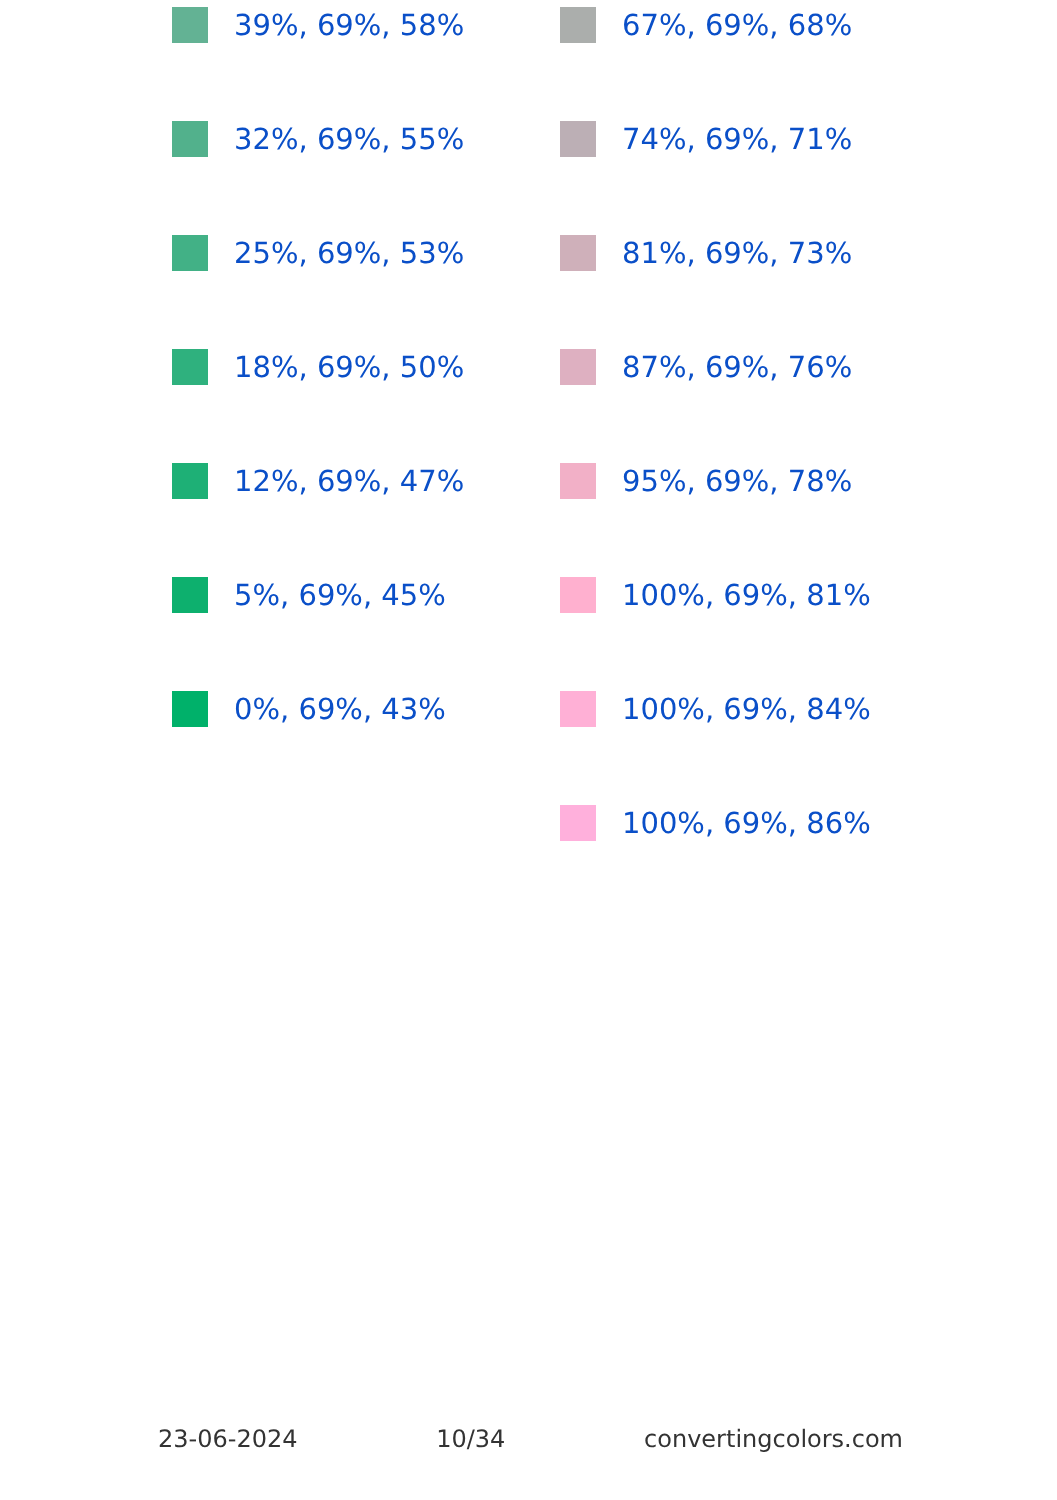39%, 69%, 58%
32%, 69%, 55%
25%, 69%, 53%
18%, 69%, 50%
12%, 69%, 47%
5%, 69%, 45%
0%, 69%, 43%
67%, 69%, 68%
74%, 69%, 71%
81%, 69%, 73%
87%, 69%, 76%
95%, 69%, 78%
100%, 69%, 81%
100%, 69%, 84%
100%, 69%, 86%
23-06-2024 10/34 convertingcolors.com